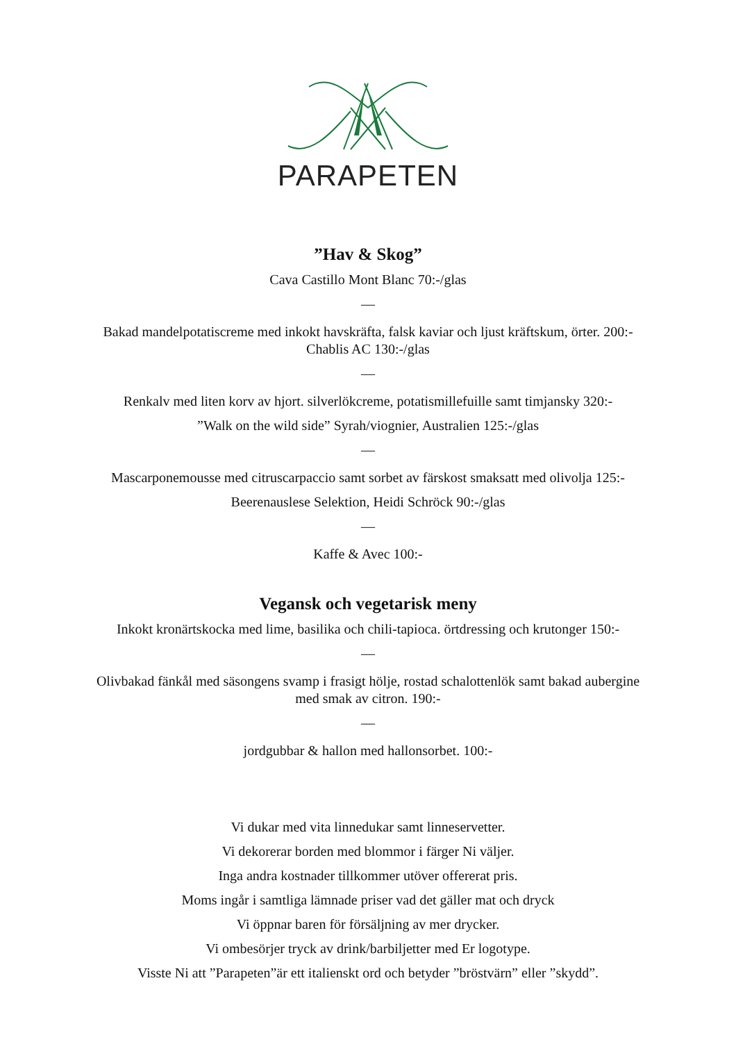PARAPETEN
”Hav & Skog”
Cava Castillo Mont Blanc 70:-/glas
—
Bakad mandelpotatiscreme med inkokt havskräfta, falsk kaviar och ljust kräftskum, örter. 200:-
Chablis AC 130:-/glas
—
Renkalv med liten korv av hjort. silverlökcreme, potatismillefuille samt timjansky 320:-
”Walk on the wild side” Syrah/viognier, Australien 125:-/glas
—
Mascarponemousse med citruscarpaccio samt sorbet av färskost smaksatt med olivolja 125:-
Beerenauslese Selektion, Heidi Schröck 90:-/glas
—
Kaffe & Avec 100:-
Vegansk och vegetarisk meny
Inkokt kronärtskocka med lime, basilika och chili-tapioca. örtdressing och krutonger 150:-
—
Olivbakad fänkål med säsongens svamp i frasigt hölje, rostad schalottenlök samt bakad aubergine
med smak av citron. 190:-
—
jordgubbar & hallon med hallonsorbet. 100:-
Vi dukar med vita linnedukar samt linneservetter.
Vi dekorerar borden med blommor i färger Ni väljer.
Inga andra kostnader tillkommer utöver offererat pris.
Moms ingår i samtliga lämnade priser vad det gäller mat och dryck
Vi öppnar baren för försäljning av mer drycker.
Vi ombesörjer tryck av drink/barbiljetter med Er logotype.
Visste Ni att ”Parapeten”är ett italienskt ord och betyder ”bröstvärn” eller ”skydd”.